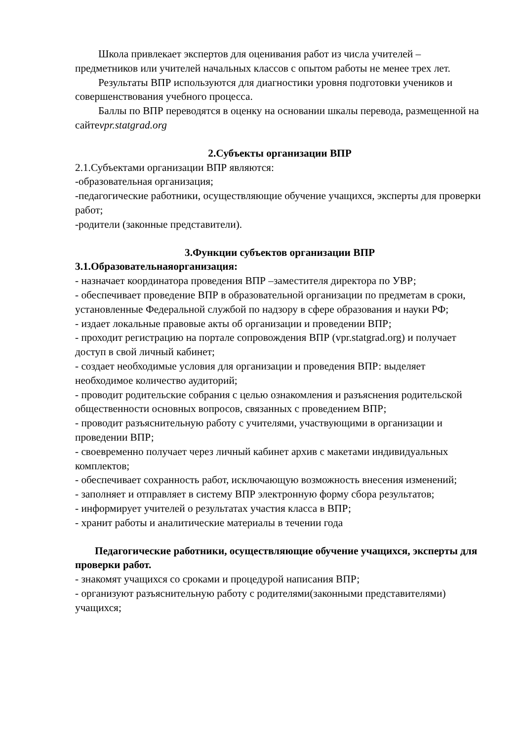Школа привлекает экспертов для оценивания работ из числа учителей – предметников или учителей начальных классов с опытом работы не менее трех лет.
Результаты ВПР используются для диагностики уровня подготовки учеников и совершенствования учебного процесса.
Баллы по ВПР переводятся в оценку на основании шкалы перевода, размещенной на сайтеvpr.statgrad.org
2.Субъекты организации ВПР
2.1.Субъектами организации ВПР являются:
-образовательная организация;
-педагогические работники, осуществляющие обучение учащихся, эксперты для проверки работ;
-родители (законные представители).
3.Функции субъектов организации ВПР
3.1.Образовательнаяорганизация:
- назначает координатора проведения ВПР –заместителя директора по УВР;
- обеспечивает проведение ВПР в образовательной организации по предметам в сроки, установленные Федеральной службой по надзору в сфере образования и науки РФ;
- издает локальные правовые акты об организации и проведении ВПР;
- проходит регистрацию на портале сопровождения ВПР (vpr.statgrad.org) и получает доступ в свой личный кабинет;
- создает необходимые условия для организации и проведения ВПР: выделяет необходимое количество аудиторий;
- проводит родительские собрания с целью ознакомления и разъяснения родительской общественности основных вопросов, связанных с проведением ВПР;
- проводит разъяснительную работу с учителями, участвующими в организации и проведении ВПР;
- своевременно получает через личный кабинет архив с макетами индивидуальных комплектов;
- обеспечивает сохранность работ, исключающую возможность внесения изменений;
- заполняет и отправляет в систему ВПР электронную форму сбора результатов;
- информирует учителей о результатах участия класса в ВПР;
- хранит работы и аналитические материалы в течении года
Педагогические работники, осуществляющие обучение учащихся, эксперты для проверки работ.
- знакомят учащихся со сроками и процедурой написания ВПР;
- организуют разъяснительную работу с родителями(законными представителями) учащихся;